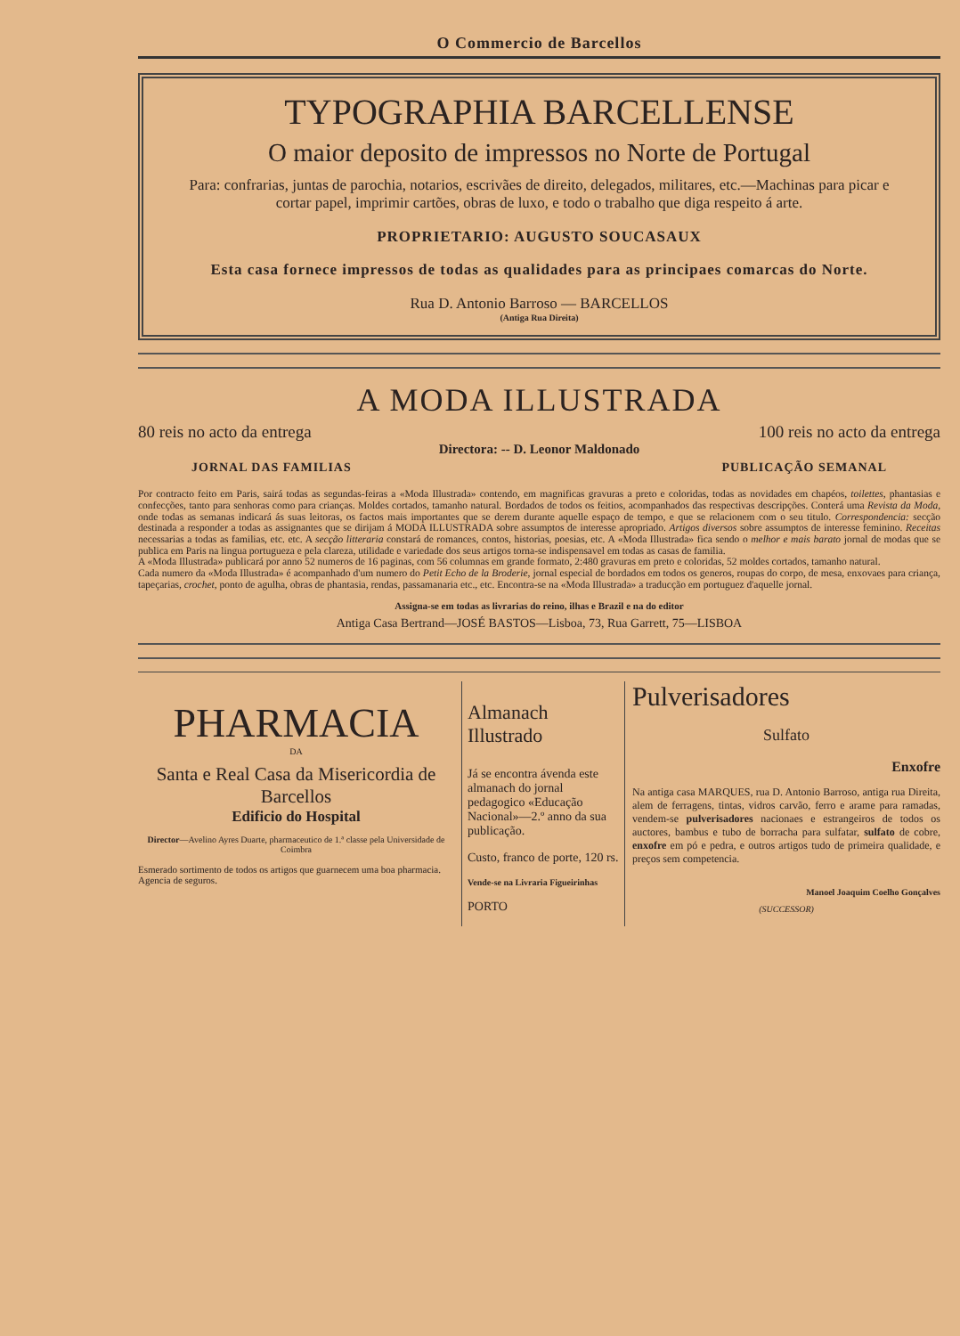O Commercio de Barcellos
TYPOGRAPHIA BARCELLENSE
O maior deposito de impressos no Norte de Portugal
Para: confrarias, juntas de parochia, notarios, escrivães de direito, delegados, militares, etc.—Machinas para picar e cortar papel, imprimir cartões, obras de luxo, e todo o trabalho que diga respeito á arte.
PROPRIETARIO: AUGUSTO SOUCASAUX
Esta casa fornece impressos de todas as qualidades para as principaes comarcas do Norte.
Rua D. Antonio Barroso — BARCELLOS
(Antiga Rua Direita)
A MODA ILLUSTRADA
80 reis no acto da entrega 100 reis no acto da entrega
Directora: -- D. Leonor Maldonado
JORNAL DAS FAMILIAS PUBLICAÇÃO SEMANAL
Por contracto feito em Paris, sairá todas as segundas-feiras a «Moda Illustrada» contendo, em magnificas gravuras a preto e coloridas, todas as novidades em chapéos, toilettes, phantasias e confecções, tanto para senhoras como para crianças. Moldes cortados, tamanho natural. Bordados de todos os feitios, acompanhados das respectivas descripções. Conterá uma Revista da Moda, onde todas as semanas indicará ás suas leitoras, os factos mais importantes que se derem durante aquelle espaço de tempo, e que se relacionem com o seu titulo. Correspondencia: secção destinada a responder a todas as assignantes que se dirijam á MODA ILLUSTRADA sobre assumptos de interesse apropriado. Artigos diversos sobre assumptos de interesse feminino. Receitas necessarias a todas as familias, etc. etc. A secção litteraria constará de romances, contos, historias, poesias, etc. A «Moda Illustrada» fica sendo o melhor e mais barato jornal de modas que se publica em Paris na lingua portugueza e pela clareza, utilidade e variedade dos seus artigos torna-se indispensavel em todas as casas de familia.
A «Moda Illustrada» publicará por anno 52 numeros de 16 paginas, com 56 columnas em grande formato, 2:480 gravuras em preto e coloridas, 52 moldes cortados, tamanho natural.
Cada numero da «Moda Illustrada» é acompanhado d'um numero do Petit Echo de la Broderie, jornal especial de bordados em todos os generos, roupas do corpo, de mesa, enxovaes para criança, tapeçarias, crochet, ponto de agulha, obras de phantasia, rendas, passamanaria etc., etc. Encontra-se na «Moda Illustrada» a traducção em portuguez d'aquelle jornal.
Assigna-se em todas as livrarias do reino, ilhas e Brazil e na do editor
Antiga Casa Bertrand—JOSÉ BASTOS—Lisboa, 73, Rua Garrett, 75—LISBOA
PHARMACIA
DA
Santa e Real Casa da Misericordia de Barcellos
Edificio do Hospital
Director—Avelino Ayres Duarte, pharmaceutico de 1.ª classe pela Universidade de Coimbra
Esmerado sortimento de todos os artigos que guarnecem uma boa pharmacia.
Agencia de seguros.
Almanach Illustrado
Já se encontra ávenda este almanach do jornal pedagogico «Educação Nacional»—2.º anno da sua publicação.
Custo, franco de porte, 120 rs.
Vende-se na Livraria Figueirinhas
PORTO
Pulverisadores
Sulfato
Enxofre
Na antiga casa MARQUES, rua D. Antonio Barroso, antiga rua Direita, alem de ferragens, tintas, vidros carvão, ferro e arame para ramadas, vendem-se pulverisadores nacionaes e estrangeiros de todos os auctores, bambus e tubo de borracha para sulfatar, sulfato de cobre, enxofre em pó e pedra, e outros artigos tudo de primeira qualidade, e preços sem competencia.
Manoel Joaquim Coelho Gonçalves
(SUCCESSOR)